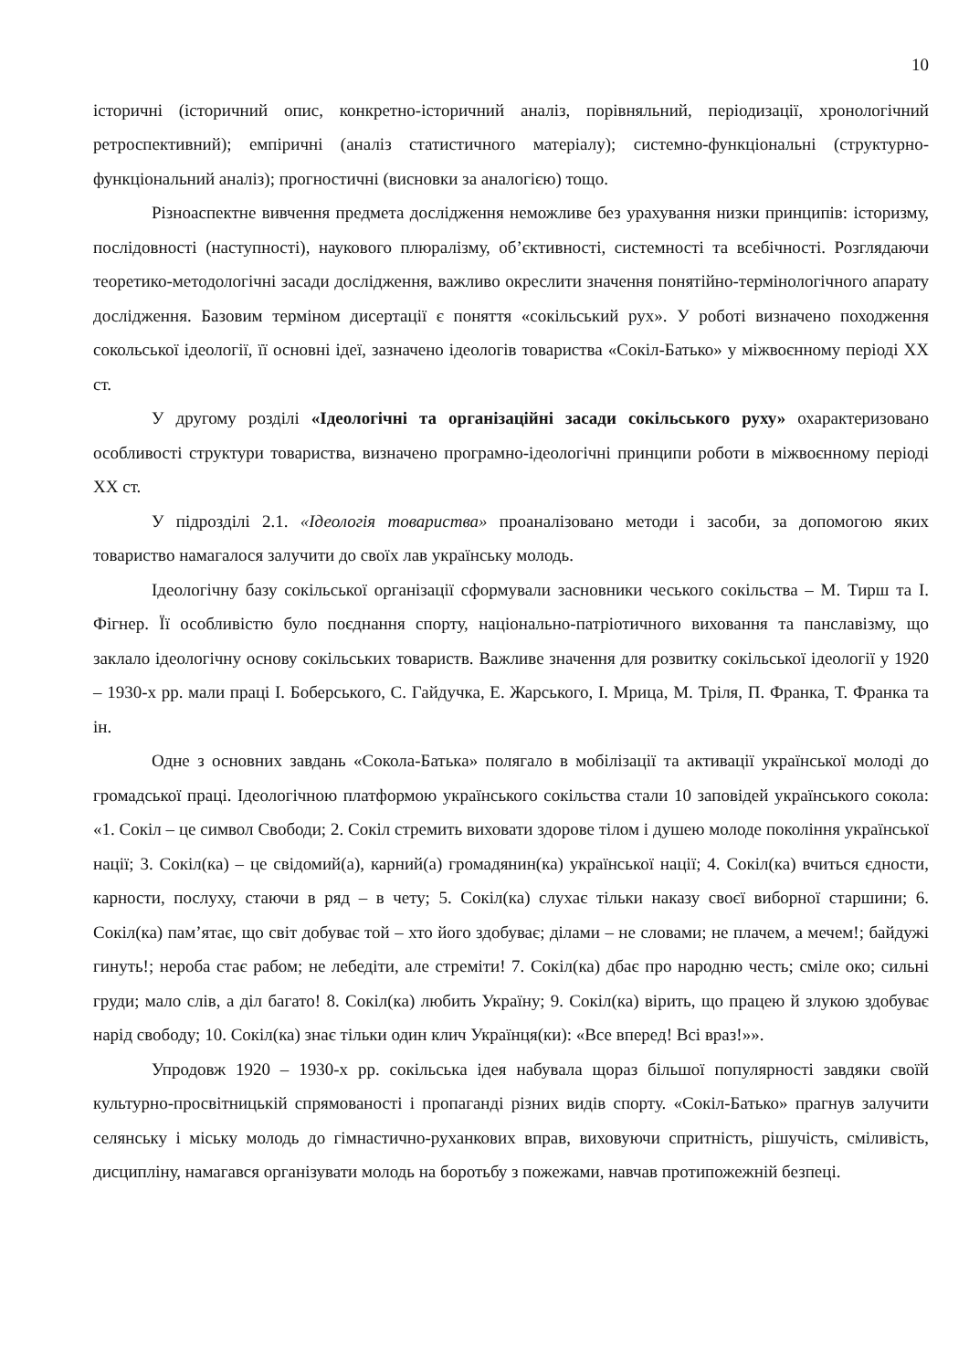10
історичні (історичний опис, конкретно-історичний аналіз, порівняльний, періодизації, хронологічний ретроспективний); емпіричні (аналіз статистичного матеріалу); системно-функціональні (структурно-функціональний аналіз); прогностичні (висновки за аналогією) тощо.
Різноаспектне вивчення предмета дослідження неможливе без урахування низки принципів: історизму, послідовності (наступності), наукового плюралізму, об’єктивності, системності та всебічності. Розглядаючи теоретико-методологічні засади дослідження, важливо окреслити значення понятійно-термінологічного апарату дослідження. Базовим терміном дисертації є поняття «сокільський рух». У роботі визначено походження сокольської ідеології, її основні ідеї, зазначено ідеологів товариства «Сокіл-Батько» у міжвоєнному періоді ХХ ст.
У другому розділі «Ідеологічні та організаційні засади сокільського руху» охарактеризовано особливості структури товариства, визначено програмно-ідеологічні принципи роботи в міжвоєнному періоді ХХ ст.
У підрозділі 2.1. «Ідеологія товариства» проаналізовано методи і засоби, за допомогою яких товариство намагалося залучити до своїх лав українську молодь.
Ідеологічну базу сокільської організації сформували засновники чеського сокільства – М. Тирш та І. Фігнер. Її особливістю було поєднання спорту, національно-патріотичного виховання та панславізму, що заклало ідеологічну основу сокільських товариств. Важливе значення для розвитку сокільської ідеології у 1920 – 1930-х рр. мали праці І. Боберського, С. Гайдучка, Е. Жарського, І. Мрица, М. Тріля, П. Франка, Т. Франка та ін.
Одне з основних завдань «Сокола-Батька» полягало в мобілізації та активації української молоді до громадської праці. Ідеологічною платформою українського сокільства стали 10 заповідей українського сокола: «1. Сокіл – це символ Свободи; 2. Сокіл стремить виховати здорове тілом і душею молоде покоління української нації; 3. Сокіл(ка) – це свідомий(а), карний(а) громадянин(ка) української нації; 4. Сокіл(ка) вчиться єдности, карности, послуху, стаючи в ряд – в чету; 5. Сокіл(ка) слухає тільки наказу своєї виборної старшини; 6. Сокіл(ка) пам’ятає, що світ добуває той – хто його здобуває; ділами – не словами; не плачем, а мечем!; байдужі гинуть!; нероба стає рабом; не лебедіти, але стреміти! 7. Сокіл(ка) дбає про народню честь; сміле око; сильні груди; мало слів, а діл багато! 8. Сокіл(ка) любить Україну; 9. Сокіл(ка) вірить, що працею й злукою здобуває нарід свободу; 10. Сокіл(ка) знає тільки один клич Українця(ки): «Все вперед! Всі враз!»».
Упродовж 1920 – 1930-х рр. сокільська ідея набувала щораз більшої популярності завдяки своїй культурно-просвітницькій спрямованості і пропаганді різних видів спорту. «Сокіл-Батько» прагнув залучити селянську і міську молодь до гімнастично-руханкових вправ, виховуючи спритність, рішучість, сміливість, дисципліну, намагався організувати молодь на боротьбу з пожежами, навчав протипожежній безпеці.